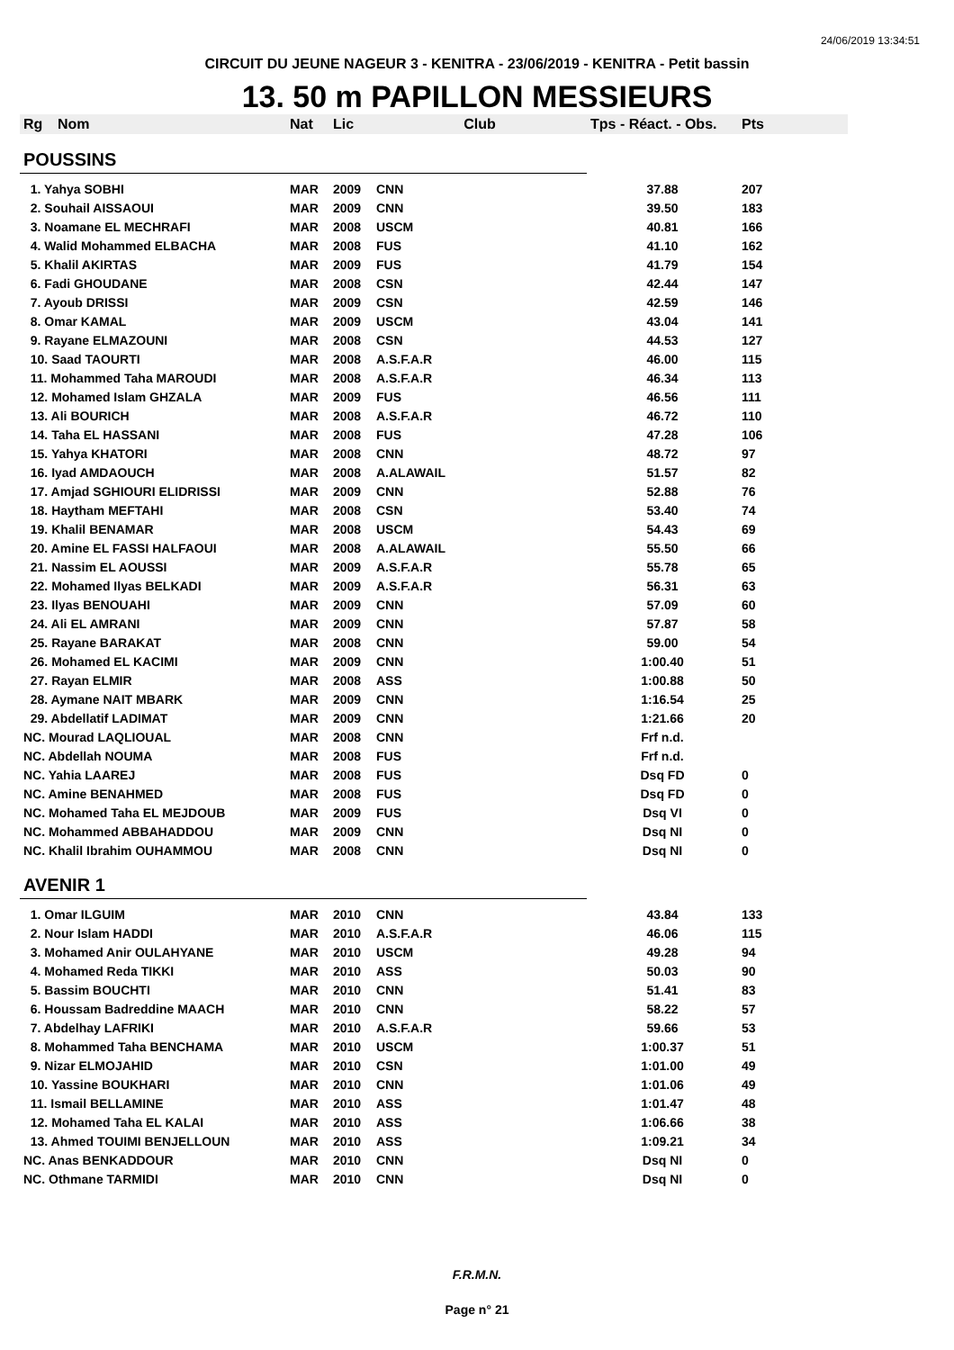24/06/2019 13:34:51
CIRCUIT DU JEUNE NAGEUR 3 - KENITRA - 23/06/2019 - KENITRA - Petit bassin
13. 50 m PAPILLON MESSIEURS
| Rg | Nom | Nat | Lic | Club | Tps - Réact. - Obs. | Pts |
| --- | --- | --- | --- | --- | --- | --- |
| POUSSINS | | | | | | |
| 1. Yahya SOBHI | | MAR | 2009 | CNN | 37.88 | 207 |
| 2. Souhail AISSAOUI | | MAR | 2009 | CNN | 39.50 | 183 |
| 3. Noamane EL MECHRAFI | | MAR | 2008 | USCM | 40.81 | 166 |
| 4. Walid Mohammed ELBACHA | | MAR | 2008 | FUS | 41.10 | 162 |
| 5. Khalil AKIRTAS | | MAR | 2009 | FUS | 41.79 | 154 |
| 6. Fadi GHOUDANE | | MAR | 2008 | CSN | 42.44 | 147 |
| 7. Ayoub DRISSI | | MAR | 2009 | CSN | 42.59 | 146 |
| 8. Omar KAMAL | | MAR | 2009 | USCM | 43.04 | 141 |
| 9. Rayane ELMAZOUNI | | MAR | 2008 | CSN | 44.53 | 127 |
| 10. Saad TAOURTI | | MAR | 2008 | A.S.F.A.R | 46.00 | 115 |
| 11. Mohammed Taha MAROUDI | | MAR | 2008 | A.S.F.A.R | 46.34 | 113 |
| 12. Mohamed Islam GHZALA | | MAR | 2009 | FUS | 46.56 | 111 |
| 13. Ali BOURICH | | MAR | 2008 | A.S.F.A.R | 46.72 | 110 |
| 14. Taha EL HASSANI | | MAR | 2008 | FUS | 47.28 | 106 |
| 15. Yahya KHATORI | | MAR | 2008 | CNN | 48.72 | 97 |
| 16. Iyad AMDAOUCH | | MAR | 2008 | A.ALAWAIL | 51.57 | 82 |
| 17. Amjad SGHIOURI ELIDRISSI | | MAR | 2009 | CNN | 52.88 | 76 |
| 18. Haytham MEFTAHI | | MAR | 2008 | CSN | 53.40 | 74 |
| 19. Khalil BENAMAR | | MAR | 2008 | USCM | 54.43 | 69 |
| 20. Amine EL FASSI HALFAOUI | | MAR | 2008 | A.ALAWAIL | 55.50 | 66 |
| 21. Nassim EL AOUSSI | | MAR | 2009 | A.S.F.A.R | 55.78 | 65 |
| 22. Mohamed Ilyas BELKADI | | MAR | 2009 | A.S.F.A.R | 56.31 | 63 |
| 23. Ilyas BENOUAHI | | MAR | 2009 | CNN | 57.09 | 60 |
| 24. Ali EL AMRANI | | MAR | 2009 | CNN | 57.87 | 58 |
| 25. Rayane BARAKAT | | MAR | 2008 | CNN | 59.00 | 54 |
| 26. Mohamed EL KACIMI | | MAR | 2009 | CNN | 1:00.40 | 51 |
| 27. Rayan ELMIR | | MAR | 2008 | ASS | 1:00.88 | 50 |
| 28. Aymane NAIT MBARK | | MAR | 2009 | CNN | 1:16.54 | 25 |
| 29. Abdellatif LADIMAT | | MAR | 2009 | CNN | 1:21.66 | 20 |
| NC. Mourad LAQLIOUAL | | MAR | 2008 | CNN | Frf n.d. | |
| NC. Abdellah NOUMA | | MAR | 2008 | FUS | Frf n.d. | |
| NC. Yahia LAAREJ | | MAR | 2008 | FUS | Dsq FD | 0 |
| NC. Amine BENAHMED | | MAR | 2008 | FUS | Dsq FD | 0 |
| NC. Mohamed Taha EL MEJDOUB | | MAR | 2009 | FUS | Dsq VI | 0 |
| NC. Mohammed ABBAHADDOU | | MAR | 2009 | CNN | Dsq NI | 0 |
| NC. Khalil Ibrahim OUHAMMOU | | MAR | 2008 | CNN | Dsq NI | 0 |
| AVENIR 1 | | | | | | |
| 1. Omar ILGUIM | | MAR | 2010 | CNN | 43.84 | 133 |
| 2. Nour Islam HADDI | | MAR | 2010 | A.S.F.A.R | 46.06 | 115 |
| 3. Mohamed Anir OULAHYANE | | MAR | 2010 | USCM | 49.28 | 94 |
| 4. Mohamed Reda TIKKI | | MAR | 2010 | ASS | 50.03 | 90 |
| 5. Bassim BOUCHTI | | MAR | 2010 | CNN | 51.41 | 83 |
| 6. Houssam Badreddine MAACH | | MAR | 2010 | CNN | 58.22 | 57 |
| 7. Abdelhay LAFRIKI | | MAR | 2010 | A.S.F.A.R | 59.66 | 53 |
| 8. Mohammed Taha BENCHAMA | | MAR | 2010 | USCM | 1:00.37 | 51 |
| 9. Nizar ELMOJAHID | | MAR | 2010 | CSN | 1:01.00 | 49 |
| 10. Yassine BOUKHARI | | MAR | 2010 | CNN | 1:01.06 | 49 |
| 11. Ismail BELLAMINE | | MAR | 2010 | ASS | 1:01.47 | 48 |
| 12. Mohamed Taha EL KALAI | | MAR | 2010 | ASS | 1:06.66 | 38 |
| 13. Ahmed TOUIMI BENJELLOUN | | MAR | 2010 | ASS | 1:09.21 | 34 |
| NC. Anas BENKADDOUR | | MAR | 2010 | CNN | Dsq NI | 0 |
| NC. Othmane TARMIDI | | MAR | 2010 | CNN | Dsq NI | 0 |
F.R.M.N.
Page n° 21